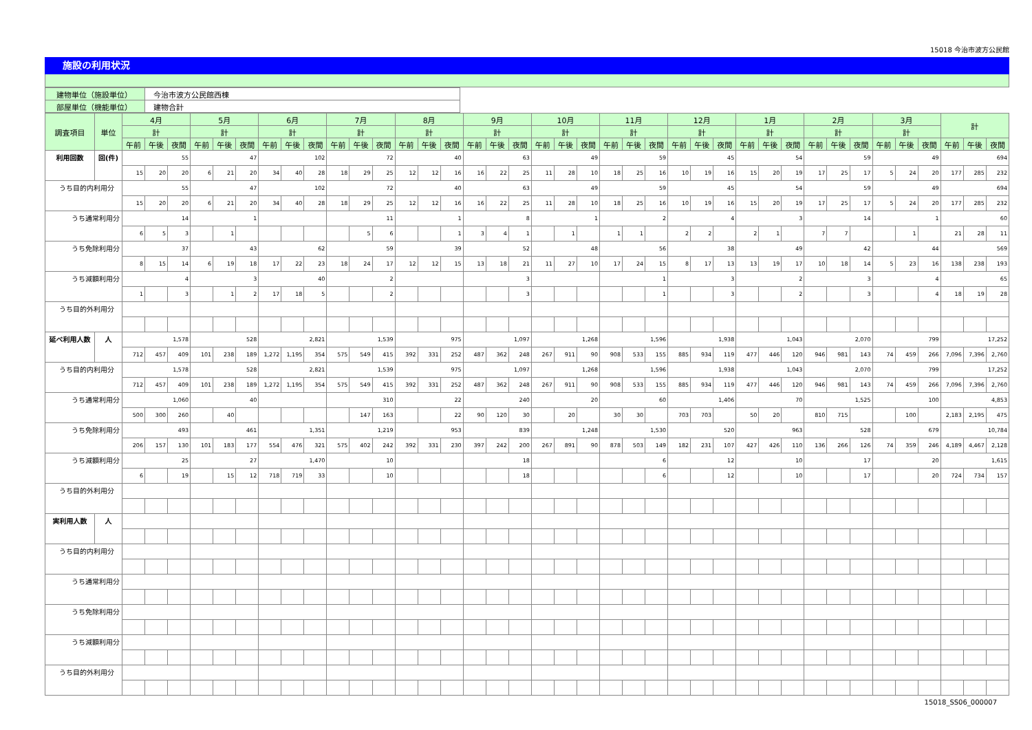15018 今治市波方公民館
施設の利用状況
| 建物単位（施設単位） | 今治市波方公民館西棟 | |
| 部屋単位（機能単位） | 建物合計 | |
| 調査項目 | 単位 | 4月 | | | 5月 | | | 6月 | | | 7月 | | | 8月 | | | 9月 | | | 10月 | | | 11月 | | | 12月 | | | 1月 | | | 2月 | | | 3月 | | | 計 | | |
| --- | --- | --- | --- | --- | --- | --- | --- | --- | --- | --- | --- | --- | --- | --- | --- | --- | --- | --- | --- | --- | --- | --- | --- | --- | --- | --- | --- | --- | --- | --- | --- | --- | --- | --- | --- | --- | --- | --- | --- | --- |
| | | 計 | | | 計 | | | 計 | | | 計 | | | 計 | | | 計 | | | 計 | | | 計 | | | 計 | | | 計 | | | 計 | | | 計 | | | | | |
| | | 午前 | 午後 | 夜間 | 午前 | 午後 | 夜間 | 午前 | 午後 | 夜間 | 午前 | 午後 | 夜間 | 午前 | 午後 | 夜間 | 午前 | 午後 | 夜間 | 午前 | 午後 | 夜間 | 午前 | 午後 | 夜間 | 午前 | 午後 | 夜間 | 午前 | 午後 | 夜間 | 午前 | 午後 | 夜間 | 午前 | 午後 | 夜間 | 午前 | 午後 | 夜間 |
| 利用回数 | 回(件) | 55 | | | 47 | | | 102 | | | 72 | | | 40 | | | 63 | | | 49 | | | 59 | | | 45 | | | 54 | | | 59 | | | 49 | | | 694 | | |
| | | 15 | 20 | 20 | 6 | 21 | 20 | 34 | 40 | 28 | 18 | 29 | 25 | 12 | 12 | 16 | 16 | 22 | 25 | 11 | 28 | 10 | 18 | 25 | 16 | 10 | 19 | 16 | 15 | 20 | 19 | 17 | 25 | 17 | 5 | 24 | 20 | 177 | 285 | 232 |
| うち目的内利用分 | | 55 | | | 47 | | | 102 | | | 72 | | | 40 | | | 63 | | | 49 | | | 59 | | | 45 | | | 54 | | | 59 | | | 49 | | | 694 | | |
| | | 15 | 20 | 20 | 6 | 21 | 20 | 34 | 40 | 28 | 18 | 29 | 25 | 12 | 12 | 16 | 16 | 22 | 25 | 11 | 28 | 10 | 18 | 25 | 16 | 10 | 19 | 16 | 15 | 20 | 19 | 17 | 25 | 17 | 5 | 24 | 20 | 177 | 285 | 232 |
| うち通常利用分 | | 14 | | | 1 | | | | | | 11 | | | 1 | | | 8 | | | 1 | | | 2 | | | 4 | | | 3 | | | 14 | | | 1 | | | 60 | | |
| | | 6 | 5 | 3 | | 1 | | | | | | 5 | 6 | | | 1 | 3 | 4 | 1 | | 1 | | 1 | 1 | | 2 | 2 | | 2 | 1 | | 7 | 7 | | | 1 | | 21 | 28 | 11 |
| うち免除利用分 | | 37 | | | 43 | | | 62 | | | 59 | | | 39 | | | 52 | | | 48 | | | 56 | | | 38 | | | 49 | | | 42 | | | 44 | | | 569 | | |
| | | 8 | 15 | 14 | 6 | 19 | 18 | 17 | 22 | 23 | 18 | 24 | 17 | 12 | 12 | 15 | 13 | 18 | 21 | 11 | 27 | 10 | 17 | 24 | 15 | 8 | 17 | 13 | 13 | 19 | 17 | 10 | 18 | 14 | 5 | 23 | 16 | 138 | 238 | 193 |
| うち減額利用分 | | 4 | | | 3 | | | 40 | | | 2 | | | | | | 3 | | | | | | 1 | | | 3 | | | 2 | | | 3 | | | 4 | | | 65 | | |
| | | 1 | | 3 | | 1 | 2 | 17 | 18 | 5 | | | 2 | | | | | | 3 | | | | | | 1 | | | 3 | | | 2 | | | 3 | | | 4 | 18 | 19 | 28 |
| うち目的外利用分 | | | | | | | | | | | | | | | | | | | | | | | | | | | | | | | | | | | | | | | | |
| 延べ利用人数 | 人 | 1,578 | | | 528 | | | 2,821 | | | 1,539 | | | 975 | | | 1,097 | | | 1,268 | | | 1,596 | | | 1,938 | | | 1,043 | | | 2,070 | | | 799 | | | 17,252 | | |
| | | 712 | 457 | 409 | 101 | 238 | 189 | 1,272 | 1,195 | 354 | 575 | 549 | 415 | 392 | 331 | 252 | 487 | 362 | 248 | 267 | 911 | 90 | 908 | 533 | 155 | 885 | 934 | 119 | 477 | 446 | 120 | 946 | 981 | 143 | 74 | 459 | 266 | 7,096 | 7,396 | 2,760 |
| うち目的内利用分 | | 1,578 | | | 528 | | | 2,821 | | | 1,539 | | | 975 | | | 1,097 | | | 1,268 | | | 1,596 | | | 1,938 | | | 1,043 | | | 2,070 | | | 799 | | | 17,252 | | |
| | | 712 | 457 | 409 | 101 | 238 | 189 | 1,272 | 1,195 | 354 | 575 | 549 | 415 | 392 | 331 | 252 | 487 | 362 | 248 | 267 | 911 | 90 | 908 | 533 | 155 | 885 | 934 | 119 | 477 | 446 | 120 | 946 | 981 | 143 | 74 | 459 | 266 | 7,096 | 7,396 | 2,760 |
| うち通常利用分 | | 1,060 | | | 40 | | | | | | 310 | | | 22 | | | 240 | | | 20 | | | 60 | | | 1,406 | | | 70 | | | 1,525 | | | 100 | | | 4,853 | | |
| | | 500 | 300 | 260 | | 40 | | | | | | 147 | 163 | | | 22 | 90 | 120 | 30 | | 20 | | 30 | 30 | | 703 | 703 | | 50 | 20 | | 810 | 715 | | | 100 | | 2,183 | 2,195 | 475 |
| うち免除利用分 | | 493 | | | 461 | | | 1,351 | | | 1,219 | | | 953 | | | 839 | | | 1,248 | | | 1,530 | | | 520 | | | 963 | | | 528 | | | 679 | | | 10,784 | | |
| | | 206 | 157 | 130 | 101 | 183 | 177 | 554 | 476 | 321 | 575 | 402 | 242 | 392 | 331 | 230 | 397 | 242 | 200 | 267 | 891 | 90 | 878 | 503 | 149 | 182 | 231 | 107 | 427 | 426 | 110 | 136 | 266 | 126 | 74 | 359 | 246 | 4,189 | 4,467 | 2,128 |
| うち減額利用分 | | 25 | | | 27 | | | 1,470 | | | 10 | | | | | | 18 | | | | | | 6 | | | 12 | | | 10 | | | 17 | | | 20 | | | 1,615 | | |
| | | 6 | | 19 | | 15 | 12 | 718 | 719 | 33 | | | 10 | | | | | | 18 | | | | | | 6 | | | 12 | | | 10 | | | 17 | | | 20 | 724 | 734 | 157 |
| うち目的外利用分 | | | | | | | | | | | | | | | | | | | | | | | | | | | | | | | | | | | | | | | | |
| 実利用人数 | 人 | | | | | | | | | | | | | | | | | | | | | | | | | | | | | | | | | | | | | | | |
| うち目的内利用分 | | | | | | | | | | | | | | | | | | | | | | | | | | | | | | | | | | | | | | | | |
| うち通常利用分 | | | | | | | | | | | | | | | | | | | | | | | | | | | | | | | | | | | | | | | | |
| うち免除利用分 | | | | | | | | | | | | | | | | | | | | | | | | | | | | | | | | | | | | | | | | |
| うち減額利用分 | | | | | | | | | | | | | | | | | | | | | | | | | | | | | | | | | | | | | | | | |
| うち目的外利用分 | | | | | | | | | | | | | | | | | | | | | | | | | | | | | | | | | | | | | | | | |
15018_SS06_000007